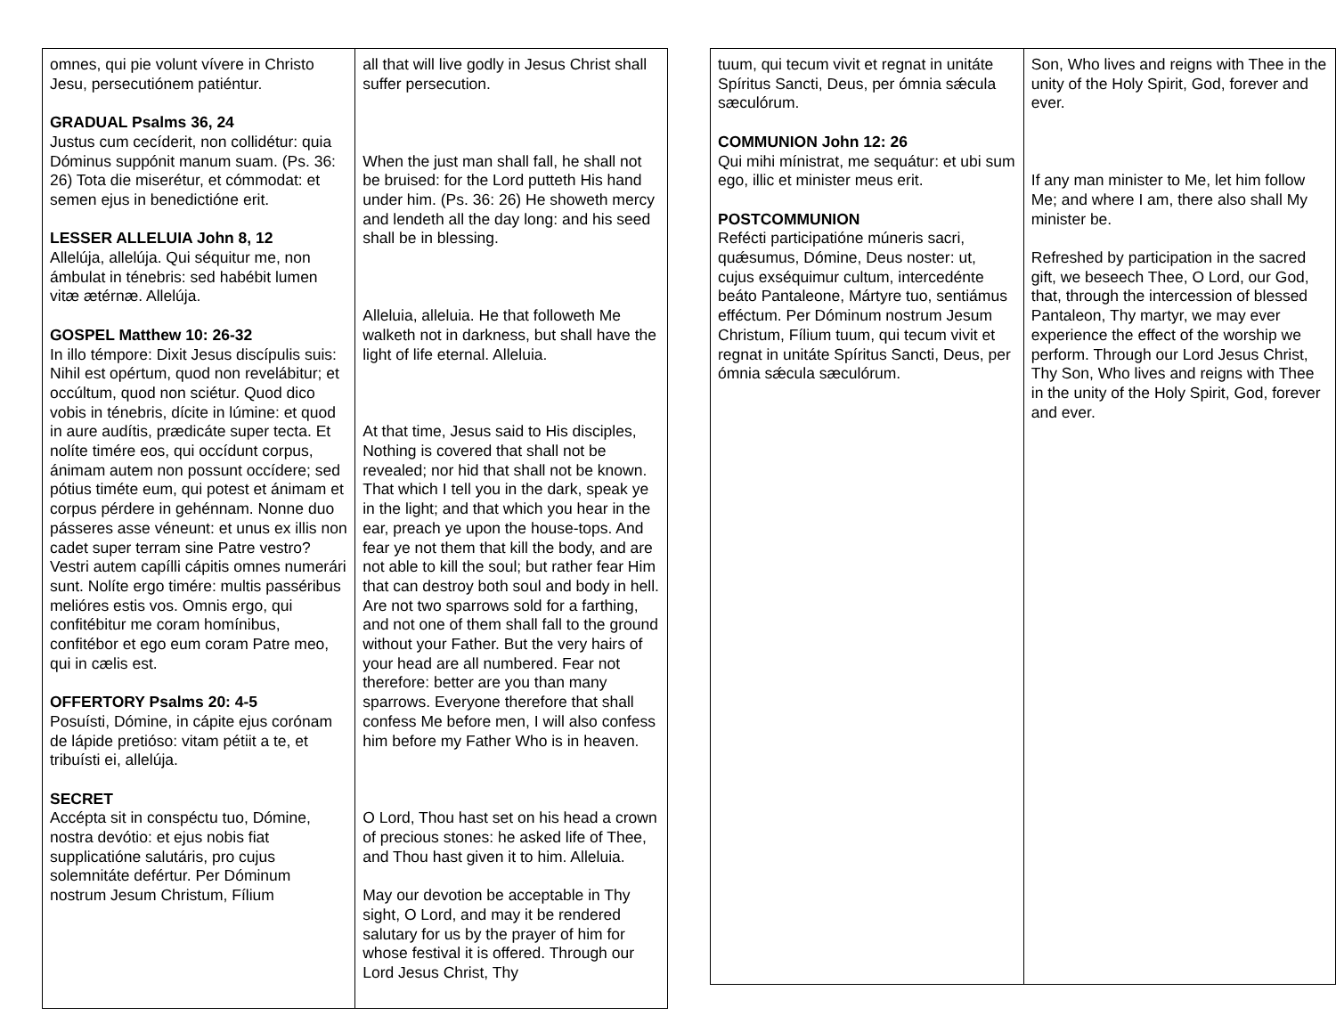| omnes, qui pie volunt vívere in Christo Jesu, persecutiónem patiéntur. GRADUAL Psalms 36, 24 Justus cum cecíderit, non collidétur: quia Dóminus suppónit manum suam. (Ps. 36: 26) Tota die miserétur, et cómmodat: et semen ejus in benedictióne erit. LESSER ALLELUIA John 8, 12 Allelúja, allelúja. Qui séquitur me, non ámbulat in ténebris: sed habébit lumen vitæ ætérnæ. Allelúja. GOSPEL Matthew 10: 26-32 In illo témpore: Dixit Jesus discípulis suis: Nihil est opértum, quod non revelábitur; et occúltum, quod non sciétur. Quod dico vobis in ténebris, dícite in lúmine: et quod in aure audítis, prædicáte super tecta. Et nolíte timére eos, qui occídunt corpus, ánimam autem non possunt occídere; sed pótius timéte eum, qui potest et ánimam et corpus pérdere in gehénnam. Nonne duo pásseres asse véneunt: et unus ex illis non cadet super terram sine Patre vestro? Vestri autem capílli cápitis omnes numerári sunt. Nolíte ergo timére: multis passéribus melióres estis vos. Omnis ergo, qui confitébitur me coram homínibus, confitébor et ego eum coram Patre meo, qui in cælis est. OFFERTORY Psalms 20: 4-5 Posuísti, Dómine, in cápite ejus corónam de lápide pretióso: vitam pétiit a te, et tribuísti ei, allelúja. SECRET Accépta sit in conspéctu tuo, Dómine, nostra devótio: et ejus nobis fiat supplicatióne salutáris, pro cujus solemnitáte defértur. Per Dóminum nostrum Jesum Christum, Fílium | all that will live godly in Jesus Christ shall suffer persecution. When the just man shall fall, he shall not be bruised: for the Lord putteth His hand under him. (Ps. 36: 26) He showeth mercy and lendeth all the day long: and his seed shall be in blessing. Alleluia, alleluia. He that followeth Me walketh not in darkness, but shall have the light of life eternal. Alleluia. At that time, Jesus said to His disciples, Nothing is covered that shall not be revealed; nor hid that shall not be known. That which I tell you in the dark, speak ye in the light; and that which you hear in the ear, preach ye upon the house-tops. And fear ye not them that kill the body, and are not able to kill the soul; but rather fear Him that can destroy both soul and body in hell. Are not two sparrows sold for a farthing, and not one of them shall fall to the ground without your Father. But the very hairs of your head are all numbered. Fear not therefore: better are you than many sparrows. Everyone therefore that shall confess Me before men, I will also confess him before my Father Who is in heaven. O Lord, Thou hast set on his head a crown of precious stones: he asked life of Thee, and Thou hast given it to him. Alleluia. May our devotion be acceptable in Thy sight, O Lord, and may it be rendered salutary for us by the prayer of him for whose festival it is offered. Through our Lord Jesus Christ, Thy |
| tuum, qui tecum vivit et regnat in unitáte Spíritus Sancti, Deus, per ómnia sǽcula sæculórum. COMMUNION John 12: 26 Qui mihi mínistrat, me sequátur: et ubi sum ego, illic et minister meus erit. POSTCOMMUNION Refécti participatióne múneris sacri, quǽsumus, Dómine, Deus noster: ut, cujus exséquimur cultum, intercedénte beáto Pantaleone, Mártyre tuo, sentiámus efféctum. Per Dóminum nostrum Jesum Christum, Fílium tuum, qui tecum vivit et regnat in unitáte Spíritus Sancti, Deus, per ómnia sǽcula sæculórum. | Son, Who lives and reigns with Thee in the unity of the Holy Spirit, God, forever and ever. If any man minister to Me, let him follow Me; and where I am, there also shall My minister be. Refreshed by participation in the sacred gift, we beseech Thee, O Lord, our God, that, through the intercession of blessed Pantaleon, Thy martyr, we may ever experience the effect of the worship we perform. Through our Lord Jesus Christ, Thy Son, Who lives and reigns with Thee in the unity of the Holy Spirit, God, forever and ever. |